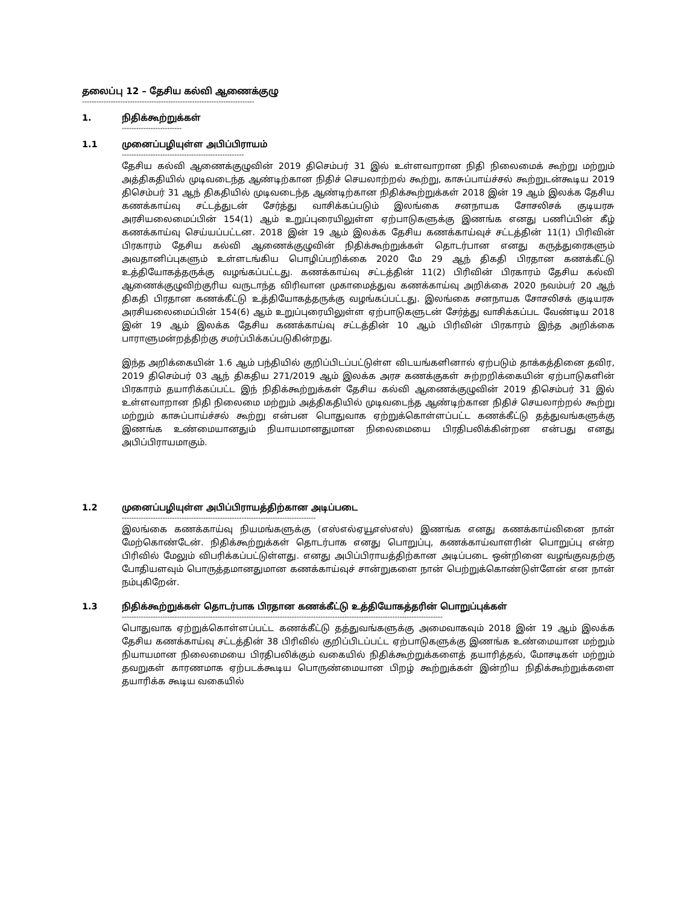தலைப்பு 12 – தேசிய கல்வி ஆணைக்குழு
------------------------------------------------------------------------
1. நிதிக்கூற்றுக்கள்
-------------------------
1.1 முனைப்பழியுள்ள அபிப்பிராயம்
---------------------------------------------------
தேசிய கல்வி ஆணைக்குழுவின் 2019 திசெம்பர் 31 இல் உள்ளவாறான நிதி நிலைமைக் கூற்று மற்றும் அத்திகதியில் முடிவடைந்த ஆண்டிற்கான நிதிச் செயலாற்றல் கூற்று, காசுப்பாய்ச்சல் கூற்றுடன்கூடிய 2019 திசெம்பர் 31 ஆந் திகதியில் முடிவடைந்த ஆண்டிற்கான நிதிக்கூற்றுக்கள் 2018 இன் 19 ஆம் இலக்க தேசிய கணக்காய்வு சட்டத்துடன் சேர்த்து வாசிக்கப்படும் இலங்கை சனநாயக சோசலிசக் குடியரசு அரசியலைமைப்பின் 154(1) ஆம் உறுப்புரையிலுள்ள ஏற்பாடுகளுக்கு இணங்க எனது பணிப்பின் கீழ் கணக்காய்வு செய்யப்பட்டன. 2018 இன் 19 ஆம் இலக்க தேசிய கணக்காய்வுச் சட்டத்தின் 11(1) பிரிவின் பிரகாரம் தேசிய கல்வி ஆணைக்குழுவின் நிதிக்கூற்றுக்கள் தொடர்பான எனது கருத்துரைகளும் அவதானிப்புகளும் உள்ளடங்கிய பொழிப்பறிக்கை 2020 மே 29 ஆந் திகதி பிரதான கணக்கீட்டு உத்தியோகத்தருக்கு வழங்கப்பட்டது. கணக்காய்வு சட்டத்தின் 11(2) பிரிவின் பிரகாரம் தேசிய கல்வி ஆணைக்குழுவிற்குரிய வருடாந்த விரிவான முகாமைத்துவ கணக்காய்வு அறிக்கை 2020 நவம்பர் 20 ஆந் திகதி பிரதான கணக்கீட்டு உத்தியோகத்தருக்கு வழங்கப்பட்டது. இலங்கை சனநாயக சோசலிசக் குடியரசு அரசியலைமைப்பின் 154(6) ஆம் உறுப்புரையிலுள்ள ஏற்பாடுகளுடன் சேர்த்து வாசிக்கப்பட வேண்டிய 2018 இன் 19 ஆம் இலக்க தேசிய கணக்காய்வு சட்டத்தின் 10 ஆம் பிரிவின் பிரகாரம் இந்த அறிக்கை பாராளுமன்றத்திற்கு சமர்ப்பிக்கப்படுகின்றது.
இந்த அறிக்கையின் 1.6 ஆம் பந்தியில் குறிப்பிடப்பட்டுள்ள விடயங்களினால் ஏற்படும் தாக்கத்தினை தவிர, 2019 திசெம்பர் 03 ஆந் திகதிய 271/2019 ஆம் இலக்க அரச கணக்குகள் சுற்றறிக்கையின் ஏற்பாடுகளின் பிரகாரம் தயாரிக்கப்பட்ட இந் நிதிக்கூற்றுக்கள் தேசிய கல்வி ஆணைக்குழுவின் 2019 திசெம்பர் 31 இல் உள்ளவாறான நிதி நிலைமை மற்றும் அத்திகதியில் முடிவடைந்த ஆண்டிற்கான நிதிச் செயலாற்றல் கூற்று மற்றும் காசுப்பாய்ச்சல் கூற்று என்பன பொதுவாக ஏற்றுக்கொள்ளப்பட்ட கணக்கீட்டு தத்துவங்களுக்கு இணங்க உண்மையானதும் நியாயமானதுமான நிலைமையை பிரதிபலிக்கின்றன என்பது எனது அபிப்பிராயமாகும்.
1.2 முனைப்பழியுள்ள அபிப்பிராயத்திற்கான அடிப்படை
---------------------------------------------------------------------------------
இலங்கை கணக்காய்வு நியமங்களுக்கு (எஸ்எல்ஏயூஎஸ்எஸ்) இணங்க எனது கணக்காய்வினை நான் மேற்கொண்டேன். நிதிக்கூற்றுக்கள் தொடர்பாக எனது பொறுப்பு, கணக்காய்வாளரின் பொறுப்பு என்ற பிரிவில் மேலும் விபரிக்கப்பட்டுள்ளது. எனது அபிப்பிராயத்திற்கான அடிப்படை ஒன்றினை வழங்குவதற்கு போதியளவும் பொருத்தமானதுமான கணக்காய்வுச் சான்றுகளை நான் பெற்றுக்கொண்டுள்ளேன் என நான் நம்புகிறேன்.
1.3 நிதிக்கூற்றுக்கள் தொடர்பாக பிரதான கணக்கீட்டு உத்தியோகத்தரின் பொறுப்புக்கள்
--------------------------------------------------------------------------------------------------------------------------------------
பொதுவாக ஏற்றுக்கொள்ளப்பட்ட கணக்கீட்டு தத்துவங்களுக்கு அமைவாகவும் 2018 இன் 19 ஆம் இலக்க தேசிய கணக்காய்வு சட்டத்தின் 38 பிரிவில் குறிப்பிடப்பட்ட ஏற்பாடுகளுக்கு இணங்க உண்மையான மற்றும் நியாயமான நிலைமையை பிரதிபலிக்கும் வகையில் நிதிக்கூற்றுக்களைத் தயாரித்தல், மோசடிகள் மற்றும் தவறுகள் காரணமாக ஏற்படக்கூடிய பொருண்மையான பிறழ் கூற்றுக்கள் இன்றிய நிதிக்கூற்றுக்களை தயாரிக்க கூடிய வகையில்